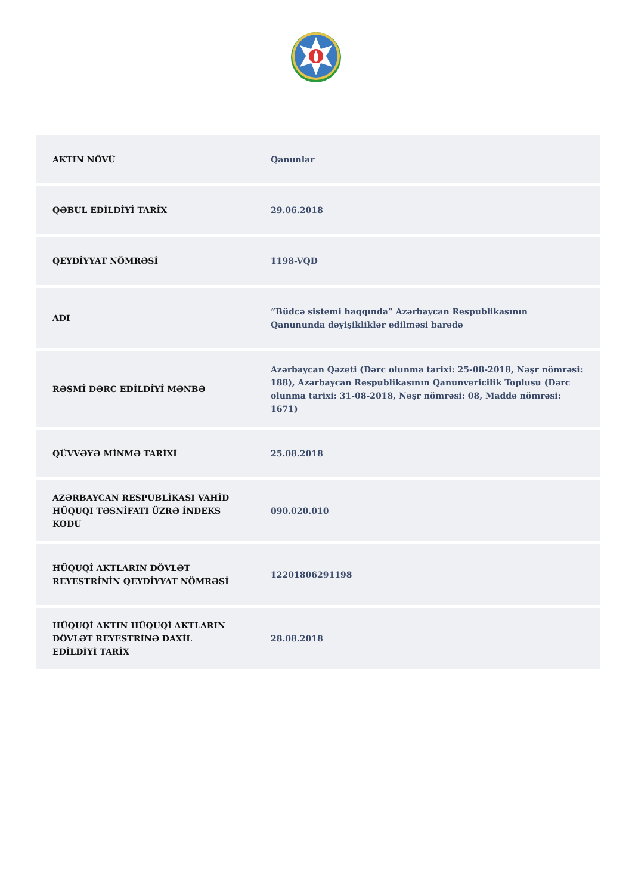| AKTIN NÖVÜ | Qanunlar |
| QƏBUL EDİLDİYİ TARİX | 29.06.2018 |
| QEYDİYYAT NÖMRƏSİ | 1198-VQD |
| ADI | “Büdcə sistemi haqqında” Azərbaycan Respublikasının Qanununda dəyişikliklər edilməsi barədə |
| RƏSMİ DƏRC EDİLDİYİ MƏNBƏ | Azərbaycan Qəzeti (Dərc olunma tarixi: 25-08-2018, Nəşr nömrəsi: 188), Azərbaycan Respublikasının Qanunvericilik Toplusu (Dərc olunma tarixi: 31-08-2018, Nəşr nömrəsi: 08, Maddə nömrəsi: 1671) |
| QÜVVƏYƏ MİNMƏ TARİXİ | 25.08.2018 |
| AZƏRBAYCAN RESPUBLİKASI VAHİD HÜQUQI TƏSNİFATI ÜZRƏ İNDEKS KODU | 090.020.010 |
| HÜQUQİ AKTLARIN DÖVLƏT REYESTRİNİN QEYDİYYAT NÖMRƏSİ | 12201806291198 |
| HÜQUQİ AKTIN HÜQUQİ AKTLARIN DÖVLƏT REYESTRİNƏ DAXİL EDİLDİYİ TARİX | 28.08.2018 |